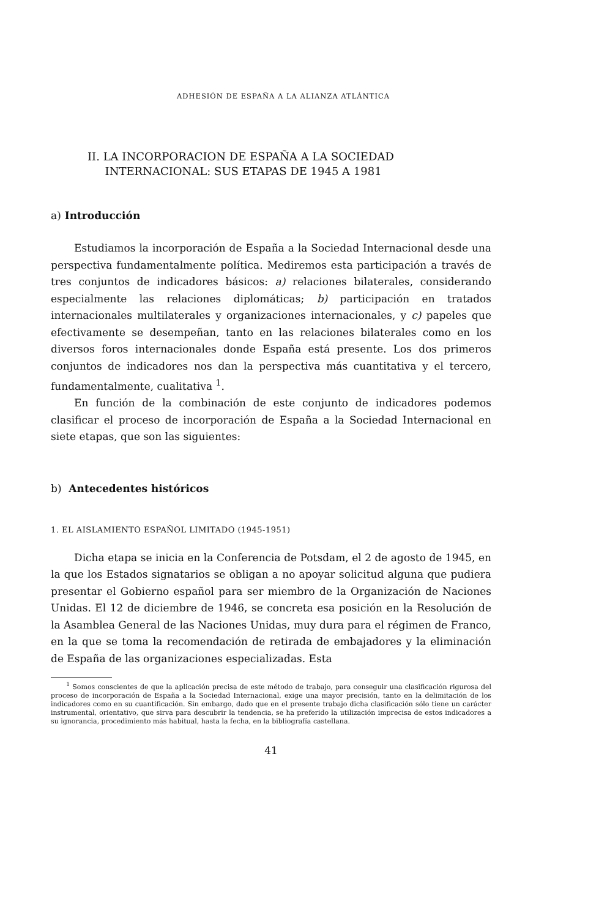ADHESIÓN DE ESPAÑA A LA ALIANZA ATLÁNTICA
II. LA INCORPORACION DE ESPAÑA A LA SOCIEDAD
INTERNACIONAL: SUS ETAPAS DE 1945 A 1981
a) Introducción
Estudiamos la incorporación de España a la Sociedad Internacional desde una perspectiva fundamentalmente política. Mediremos esta participación a través de tres conjuntos de indicadores básicos: a) relaciones bilaterales, considerando especialmente las relaciones diplomáticas; b) participación en tratados internacionales multilaterales y organizaciones internacionales, y c) papeles que efectivamente se desempeñan, tanto en las relaciones bilaterales como en los diversos foros internacionales donde España está presente. Los dos primeros conjuntos de indicadores nos dan la perspectiva más cuantitativa y el tercero, fundamentalmente, cualitativa <sup>1</sup>.
En función de la combinación de este conjunto de indicadores podemos clasificar el proceso de incorporación de España a la Sociedad Internacional en siete etapas, que son las siguientes:
b) Antecedentes históricos
1. EL AISLAMIENTO ESPAÑOL LIMITADO (1945-1951)
Dicha etapa se inicia en la Conferencia de Potsdam, el 2 de agosto de 1945, en la que los Estados signatarios se obligan a no apoyar solicitud alguna que pudiera presentar el Gobierno español para ser miembro de la Organización de Naciones Unidas. El 12 de diciembre de 1946, se concreta esa posición en la Resolución de la Asamblea General de las Naciones Unidas, muy dura para el régimen de Franco, en la que se toma la recomendación de retirada de embajadores y la eliminación de España de las organizaciones especializadas. Esta
<sup>1</sup> Somos conscientes de que la aplicación precisa de este método de trabajo, para conseguir una clasificación rigurosa del proceso de incorporación de España a la Sociedad Internacional, exige una mayor precisión, tanto en la delimitación de los indicadores como en su cuantificación. Sin embargo, dado que en el presente trabajo dicha clasificación sólo tiene un carácter instrumental, orientativo, que sirva para descubrir la tendencia, se ha preferido la utilización imprecisa de estos indicadores a su ignorancia, procedimiento más habitual, hasta la fecha, en la bibliografía castellana.
41